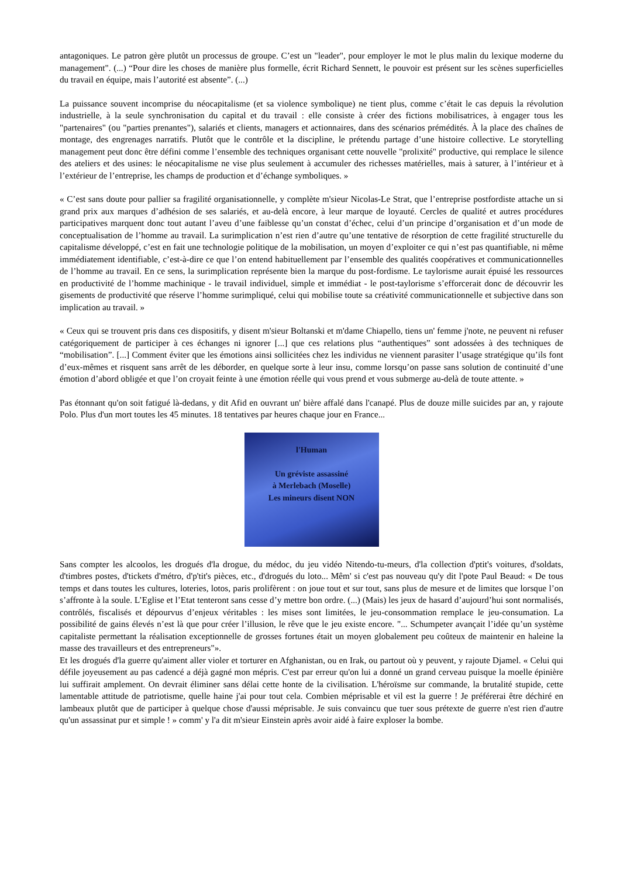antagoniques. Le patron gère plutôt un processus de groupe. C’est un "leader", pour employer le mot le plus malin du lexique moderne du management". (...) “Pour dire les choses de manière plus formelle, écrit Richard Sennett, le pouvoir est présent sur les scènes superficielles du travail en équipe, mais l’autorité est absente”. (...)
La puissance souvent incomprise du néocapitalisme (et sa violence symbolique) ne tient plus, comme c’était le cas depuis la révolution industrielle, à la seule synchronisation du capital et du travail : elle consiste à créer des fictions mobilisatrices, à engager tous les "partenaires" (ou "parties prenantes"), salariés et clients, managers et actionnaires, dans des scénarios prémédités. À la place des chaînes de montage, des engrenages narratifs. Plutôt que le contrôle et la discipline, le prétendu partage d’une histoire collective. Le storytelling management peut donc être défini comme l’ensemble des techniques organisant cette nouvelle "prolixité" productive, qui remplace le silence des ateliers et des usines: le néocapitalisme ne vise plus seulement à accumuler des richesses matérielles, mais à saturer, à l’intérieur et à l’extérieur de l’entreprise, les champs de production et d’échange symboliques. »
« C’est sans doute pour pallier sa fragilité organisationnelle, y complète m'sieur Nicolas-Le Strat, que l’entreprise postfordiste attache un si grand prix aux marques d’adhésion de ses salariés, et au-delà encore, à leur marque de loyauté. Cercles de qualité et autres procédures participatives marquent donc tout autant l’aveu d’une faiblesse qu’un constat d’échec, celui d’un principe d’organisation et d’un mode de conceptualisation de l’homme au travail. La surimplication n’est rien d’autre qu’une tentative de résorption de cette fragilité structurelle du capitalisme développé, c’est en fait une technologie politique de la mobilisation, un moyen d’exploiter ce qui n’est pas quantifiable, ni même immédiatement identifiable, c’est-à-dire ce que l’on entend habituellement par l’ensemble des qualités coopératives et communicationnelles de l’homme au travail. En ce sens, la surimplication représente bien la marque du post-fordisme. Le taylorisme aurait épuisé les ressources en productivité de l’homme machinique - le travail individuel, simple et immédiat - le post-taylorisme s’efforcerait donc de découvrir les gisements de productivité que réserve l’homme surimpliqué, celui qui mobilise toute sa créativité communicationnelle et subjective dans son implication au travail. »
« Ceux qui se trouvent pris dans ces dispositifs, y disent m'sieur Boltanski et m'dame Chiapello, tiens un' femme j'note, ne peuvent ni refuser catégoriquement de participer à ces échanges ni ignorer [...] que ces relations plus “authentiques” sont adossées à des techniques de “mobilisation”. [...] Comment éviter que les émotions ainsi sollicitées chez les individus ne viennent parasiter l’usage stratégique qu’ils font d’eux-mêmes et risquent sans arrêt de les déborder, en quelque sorte à leur insu, comme lorsqu’on passe sans solution de continuité d’une émotion d’abord obligée et que l’on croyait feinte à une émotion réelle qui vous prend et vous submerge au-delà de toute attente. »
Pas étonnant qu'on soit fatigué là-dedans, y dit Afid en ouvrant un' bière affalé dans l'canapé. Plus de douze mille suicides par an, y rajoute Polo. Plus d'un mort toutes les 45 minutes. 18 tentatives par heures chaque jour en France...
l'Human
Un gréviste assassiné
à Merlebach (Moselle)
Les mineurs disent NON
Sans compter les alcoolos, les drogués d'la drogue, du médoc, du jeu vidéo Nitendo-tu-meurs, d'la collection d'ptit's voitures, d'soldats, d'timbres postes, d'tickets d'métro, d'p'tit's pièces, etc., d'drogués du loto... Mêm' si c'est pas nouveau qu'y dit l'pote Paul Beaud: « De tous temps et dans toutes les cultures, loteries, lotos, paris prolifèrent : on joue tout et sur tout, sans plus de mesure et de limites que lorsque l’on s’affronte à la soule. L’Eglise et l’Etat tenteront sans cesse d’y mettre bon ordre. (...) (Mais) les jeux de hasard d’aujourd’hui sont normalisés, contrôlés, fiscalisés et dépourvus d’enjeux véritables : les mises sont limitées, le jeu-consommation remplace le jeu-consumation. La possibilité de gains élevés n’est là que pour créer l’illusion, le rêve que le jeu existe encore. "... Schumpeter avançait l’idée qu’un système capitaliste permettant la réalisation exceptionnelle de grosses fortunes était un moyen globalement peu coûteux de maintenir en haleine la masse des travailleurs et des entrepreneurs"».
Et les drogués d'la guerre qu'aiment aller violer et torturer en Afghanistan, ou en Irak, ou partout où y peuvent, y rajoute Djamel. « Celui qui défile joyeusement au pas cadencé a déjà gagné mon mépris. C'est par erreur qu'on lui a donné un grand cerveau puisque la moelle épinière lui suffirait amplement. On devrait éliminer sans délai cette honte de la civilisation. L'héroïsme sur commande, la brutalité stupide, cette lamentable attitude de patriotisme, quelle haine j'ai pour tout cela. Combien méprisable et vil est la guerre ! Je préférerai être déchiré en lambeaux plutôt que de participer à quelque chose d'aussi méprisable. Je suis convaincu que tuer sous prétexte de guerre n'est rien d'autre qu'un assassinat pur et simple ! » comm' y l'a dit m'sieur Einstein après avoir aidé à faire exploser la bombe.